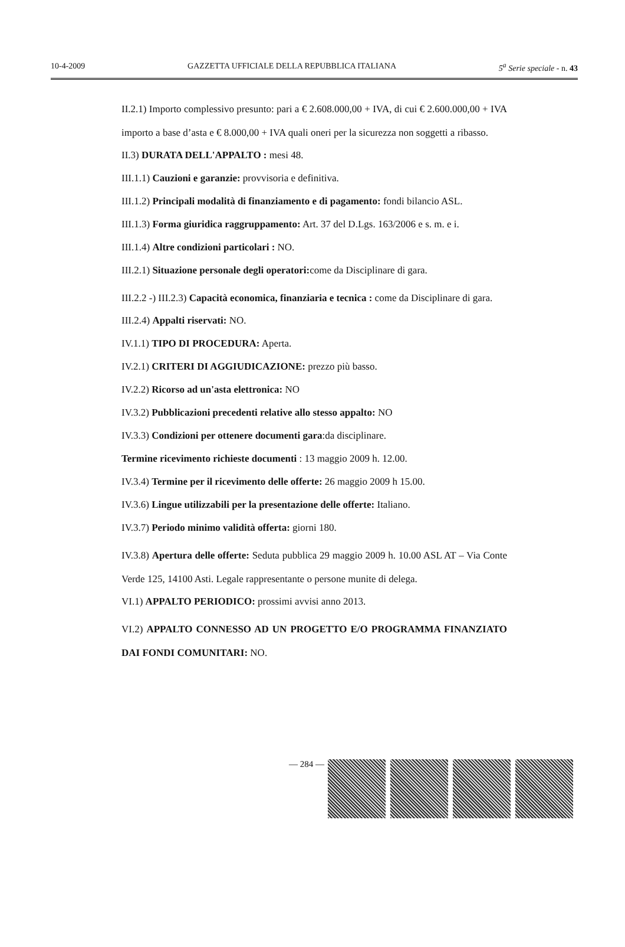10-4-2009 GAZZETTA UFFICIALE DELLA REPUBBLICA ITALIANA 5<sup>a</sup> Serie speciale - n. 43
II.2.1) Importo complessivo presunto: pari a € 2.608.000,00 + IVA, di cui € 2.600.000,00 + IVA importo a base d’asta e € 8.000,00 + IVA quali oneri per la sicurezza non soggetti a ribasso.
II.3) DURATA DELL'APPALTO : mesi 48.
III.1.1) Cauzioni e garanzie: provvisoria e definitiva.
III.1.2) Principali modalità di finanziamento e di pagamento: fondi bilancio ASL.
III.1.3) Forma giuridica raggruppamento: Art. 37 del D.Lgs. 163/2006 e s. m. e i.
III.1.4) Altre condizioni particolari : NO.
III.2.1) Situazione personale degli operatori: come da Disciplinare di gara.
III.2.2 -) III.2.3) Capacità economica, finanziaria e tecnica : come da Disciplinare di gara.
III.2.4) Appalti riservati: NO.
IV.1.1) TIPO DI PROCEDURA: Aperta.
IV.2.1) CRITERI DI AGGIUDICAZIONE: prezzo più basso.
IV.2.2) Ricorso ad un'asta elettronica: NO
IV.3.2) Pubblicazioni precedenti relative allo stesso appalto: NO
IV.3.3) Condizioni per ottenere documenti gara:da disciplinare.
Termine ricevimento richieste documenti : 13 maggio 2009 h. 12.00.
IV.3.4) Termine per il ricevimento delle offerte: 26 maggio 2009 h 15.00.
IV.3.6) Lingue utilizzabili per la presentazione delle offerte: Italiano.
IV.3.7) Periodo minimo validità offerta: giorni 180.
IV.3.8) Apertura delle offerte: Seduta pubblica 29 maggio 2009 h. 10.00 ASL AT – Via Conte Verde 125, 14100 Asti. Legale rappresentante o persone munite di delega.
VI.1) APPALTO PERIODICO: prossimi avvisi anno 2013.
VI.2) APPALTO CONNESSO AD UN PROGETTO E/O PROGRAMMA FINANZIATO DAI FONDI COMUNITARI: NO.
— 284 —